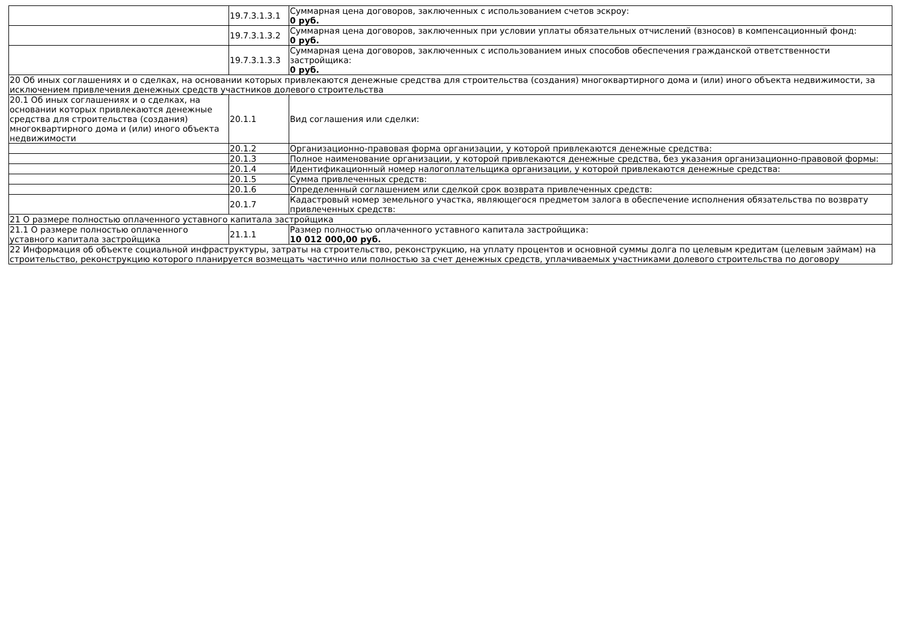| | 19.7.3.1.3.1 | Суммарная цена договоров, заключенных с использованием счетов эскроу: 0 руб. |
| | 19.7.3.1.3.2 | Суммарная цена договоров, заключенных при условии уплаты обязательных отчислений (взносов) в компенсационный фонд: 0 руб. |
| | 19.7.3.1.3.3 | Суммарная цена договоров, заключенных с использованием иных способов обеспечения гражданской ответственности застройщика: 0 руб. |
| 20 Об иных соглашениях и о сделках, на основании которых привлекаются денежные средства для строительства (создания) многоквартирного дома и (или) иного объекта недвижимости, за исключением привлечения денежных средств участников долевого строительства | | |
| 20.1 Об иных соглашениях и о сделках, на основании которых привлекаются денежные средства для строительства (создания) многоквартирного дома и (или) иного объекта недвижимости | 20.1.1 | Вид соглашения или сделки: |
| | 20.1.2 | Организационно-правовая форма организации, у которой привлекаются денежные средства: |
| | 20.1.3 | Полное наименование организации, у которой привлекаются денежные средства, без указания организационно-правовой формы: |
| | 20.1.4 | Идентификационный номер налогоплательщика организации, у которой привлекаются денежные средства: |
| | 20.1.5 | Сумма привлеченных средств: |
| | 20.1.6 | Определенный соглашением или сделкой срок возврата привлеченных средств: |
| | 20.1.7 | Кадастровый номер земельного участка, являющегося предметом залога в обеспечение исполнения обязательства по возврату привлеченных средств: |
| 21 О размере полностью оплаченного уставного капитала застройщика | | |
| 21.1 О размере полностью оплаченного уставного капитала застройщика | 21.1.1 | Размер полностью оплаченного уставного капитала застройщика: 10 012 000,00 руб. |
| 22 Информация об объекте социальной инфраструктуры, затраты на строительство, реконструкцию, на уплату процентов и основной суммы долга по целевым кредитам (целевым займам) на строительство, реконструкцию которого планируется возмещать частично или полностью за счет денежных средств, уплачиваемых участниками долевого строительства по договору | | |